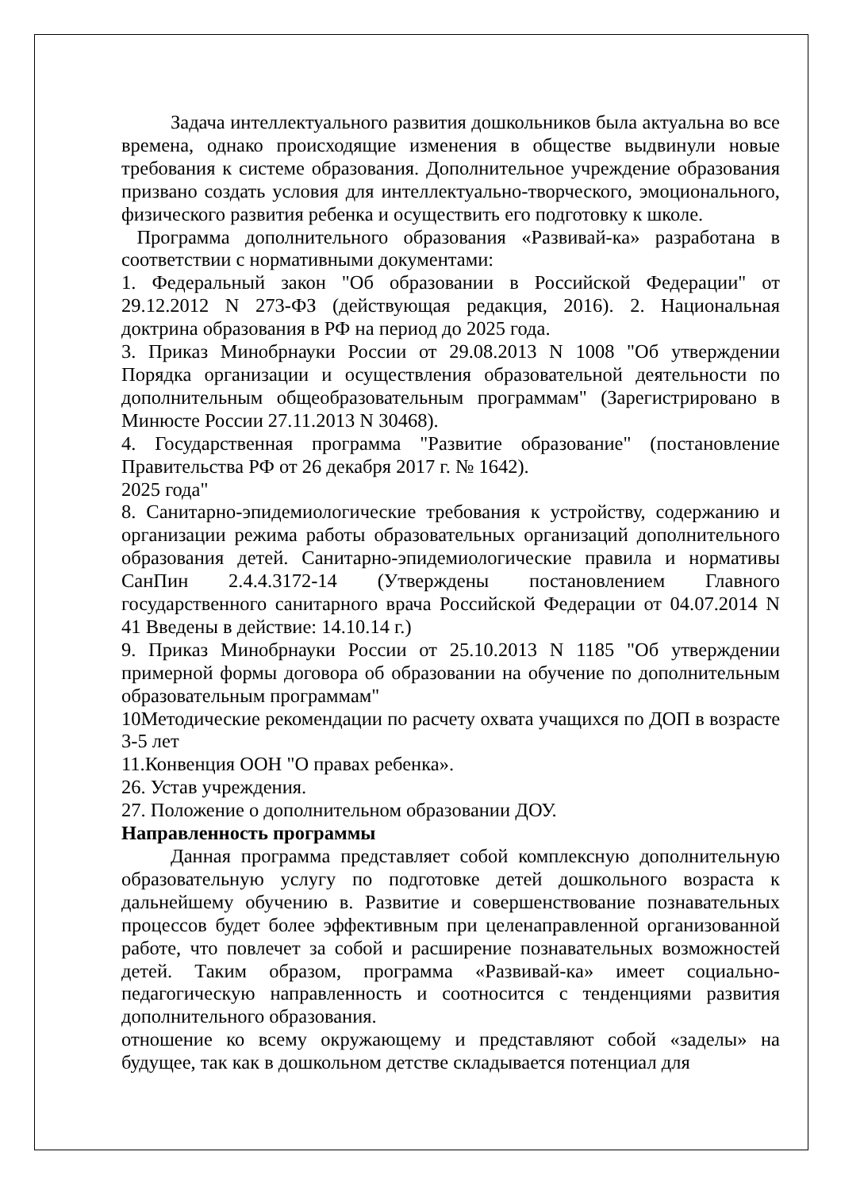Задача интеллектуального развития дошкольников была актуальна во все времена, однако происходящие изменения в обществе выдвинули новые требования к системе образования. Дополнительное учреждение образования призвано создать условия для интеллектуально-творческого, эмоционального, физического развития ребенка и осуществить его подготовку к школе.
Программа дополнительного образования «Развивай-ка» разработана в соответствии с нормативными документами:
1. Федеральный закон "Об образовании в Российской Федерации" от 29.12.2012 N 273-ФЗ (действующая редакция, 2016). 2. Национальная доктрина образования в РФ на период до 2025 года.
3. Приказ Минобрнауки России от 29.08.2013 N 1008 "Об утверждении Порядка организации и осуществления образовательной деятельности по дополнительным общеобразовательным программам" (Зарегистрировано в Минюсте России 27.11.2013 N 30468).
4. Государственная программа "Развитие образование" (постановление Правительства РФ от 26 декабря 2017 г. № 1642).
2025 года"
8. Санитарно-эпидемиологические требования к устройству, содержанию и организации режима работы образовательных организаций дополнительного образования детей. Санитарно-эпидемиологические правила и нормативы СанПин 2.4.4.3172-14 (Утверждены постановлением Главного государственного санитарного врача Российской Федерации от 04.07.2014 N 41 Введены в действие: 14.10.14 г.)
9. Приказ Минобрнауки России от 25.10.2013 N 1185 "Об утверждении примерной формы договора об образовании на обучение по дополнительным образовательным программам"
10Методические рекомендации по расчету охвата учащихся по ДОП в возрасте 3-5 лет
11.Конвенция ООН "О правах ребенка».
26. Устав учреждения.
27. Положение о дополнительном образовании ДОУ.
Направленность программы
Данная программа представляет собой комплексную дополнительную образовательную услугу по подготовке детей дошкольного возраста к дальнейшему обучению в. Развитие и совершенствование познавательных процессов будет более эффективным при целенаправленной организованной работе, что повлечет за собой и расширение познавательных возможностей детей. Таким образом, программа «Развивай-ка» имеет социально-педагогическую направленность и соотносится с тенденциями развития дополнительного образования.
отношение ко всему окружающему и представляют собой «заделы» на будущее, так как в дошкольном детстве складывается потенциал для